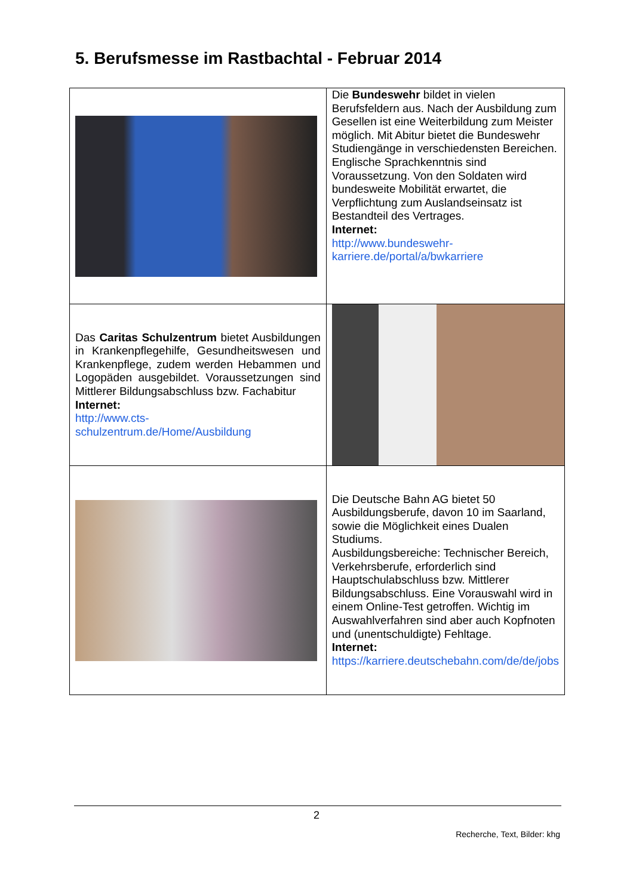5. Berufsmesse im Rastbachtal - Februar 2014
| | Die Bundeswehr bildet in vielen Berufsfeldern aus. Nach der Ausbildung zum Gesellen ist eine Weiterbildung zum Meister möglich. Mit Abitur bietet die Bundeswehr Studiengänge in verschiedensten Bereichen. Englische Sprachkenntnis sind Voraussetzung. Von den Soldaten wird bundesweite Mobilität erwartet, die Verpflichtung zum Auslandseinsatz ist Bestandteil des Vertrages. Internet: http://www.bundeswehr-karriere.de/portal/a/bwkarriere |
| Das Caritas Schulzentrum bietet Ausbildungen in Krankenpflegehilfe, Gesundheitswesen und Krankenpflege, zudem werden Hebammen und Logopäden ausgebildet. Voraussetzungen sind Mittlerer Bildungsabschluss bzw. Fachabitur Internet: http://www.cts-schulzentrum.de/Home/Ausbildung | |
| | Die Deutsche Bahn AG bietet 50 Ausbildungsberufe, davon 10 im Saarland, sowie die Möglichkeit eines Dualen Studiums. Ausbildungsbereiche: Technischer Bereich, Verkehrsberufe, erforderlich sind Hauptschulabschluss bzw. Mittlerer Bildungsabschluss. Eine Vorauswahl wird in einem Online-Test getroffen. Wichtig im Auswahlverfahren sind aber auch Kopfnoten und (unentschuldigte) Fehltage. Internet: https://karriere.deutschebahn.com/de/de/jobs |
2
Recherche, Text, Bilder: khg